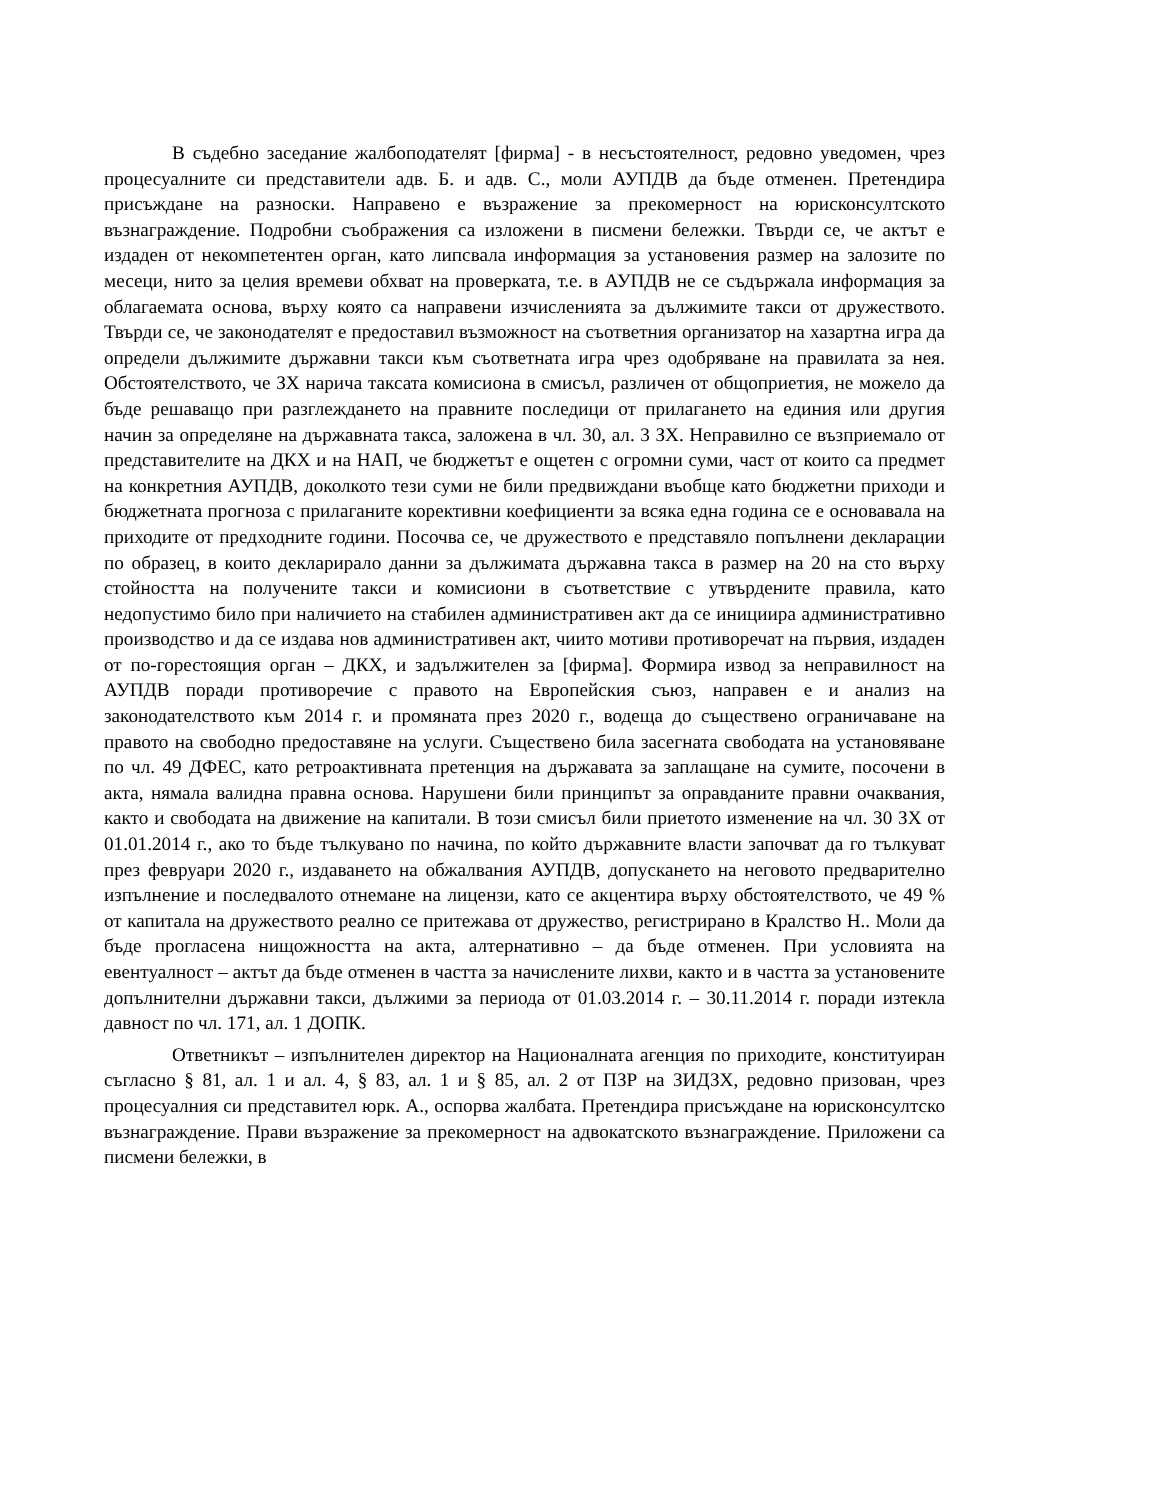В съдебно заседание жалбоподателят [фирма] - в несъстоятелност, редовно уведомен, чрез процесуалните си представители адв. Б. и адв. С., моли АУПДВ да бъде отменен. Претендира присъждане на разноски. Направено е възражение за прекомерност на юрисконсултското възнаграждение. Подробни съображения са изложени в писмени бележки. Твърди се, че актът е издаден от некомпетентен орган, като липсвала информация за установения размер на залозите по месеци, нито за целия времеви обхват на проверката, т.е. в АУПДВ не се съдържала информация за облагаемата основа, върху която са направени изчисленията за дължимите такси от дружеството. Твърди се, че законодателят е предоставил възможност на съответния организатор на хазартна игра да определи дължимите държавни такси към съответната игра чрез одобряване на правилата за нея. Обстоятелството, че ЗХ нарича таксата комисиона в смисъл, различен от общоприетия, не можело да бъде решаващо при разглеждането на правните последици от прилагането на единия или другия начин за определяне на държавната такса, заложена в чл. 30, ал. 3 ЗХ. Неправилно се възприемало от представителите на ДКХ и на НАП, че бюджетът е ощетен с огромни суми, част от които са предмет на конкретния АУПДВ, доколкото тези суми не били предвиждани въобще като бюджетни приходи и бюджетната прогноза с прилаганите корективни коефициенти за всяка една година се е основавала на приходите от предходните години. Посочва се, че дружеството е представяло попълнени декларации по образец, в които декларирало данни за дължимата държавна такса в размер на 20 на сто върху стойността на получените такси и комисиони в съответствие с утвърдените правила, като недопустимо било при наличието на стабилен административен акт да се инициира административно производство и да се издава нов административен акт, чиито мотиви противоречат на първия, издаден от по-горестоящия орган – ДКХ, и задължителен за [фирма]. Формира извод за неправилност на АУПДВ поради противоречие с правото на Европейския съюз, направен е и анализ на законодателството към 2014 г. и промяната през 2020 г., водеща до съществено ограничаване на правото на свободно предоставяне на услуги. Съществено била засегната свободата на установяване по чл. 49 ДФЕС, като ретроактивната претенция на държавата за заплащане на сумите, посочени в акта, нямала валидна правна основа. Нарушени били принципът за оправданите правни очаквания, както и свободата на движение на капитали. В този смисъл били приетото изменение на чл. 30 ЗХ от 01.01.2014 г., ако то бъде тълкувано по начина, по който държавните власти започват да го тълкуват през февруари 2020 г., издаването на обжалвания АУПДВ, допускането на неговото предварително изпълнение и последвалото отнемане на лицензи, като се акцентира върху обстоятелството, че 49 % от капитала на дружеството реално се притежава от дружество, регистрирано в Кралство Н.. Моли да бъде прогласена нищожността на акта, алтернативно – да бъде отменен. При условията на евентуалност – актът да бъде отменен в частта за начислените лихви, както и в частта за установените допълнителни държавни такси, дължими за периода от 01.03.2014 г. – 30.11.2014 г. поради изтекла давност по чл. 171, ал. 1 ДОПК.
Ответникът – изпълнителен директор на Националната агенция по приходите, конституиран съгласно § 81, ал. 1 и ал. 4, § 83, ал. 1 и § 85, ал. 2 от ПЗР на ЗИДЗХ, редовно призован, чрез процесуалния си представител юрк. А., оспорва жалбата. Претендира присъждане на юрисконсултско възнаграждение. Прави възражение за прекомерност на адвокатското възнаграждение. Приложени са писмени бележки, в